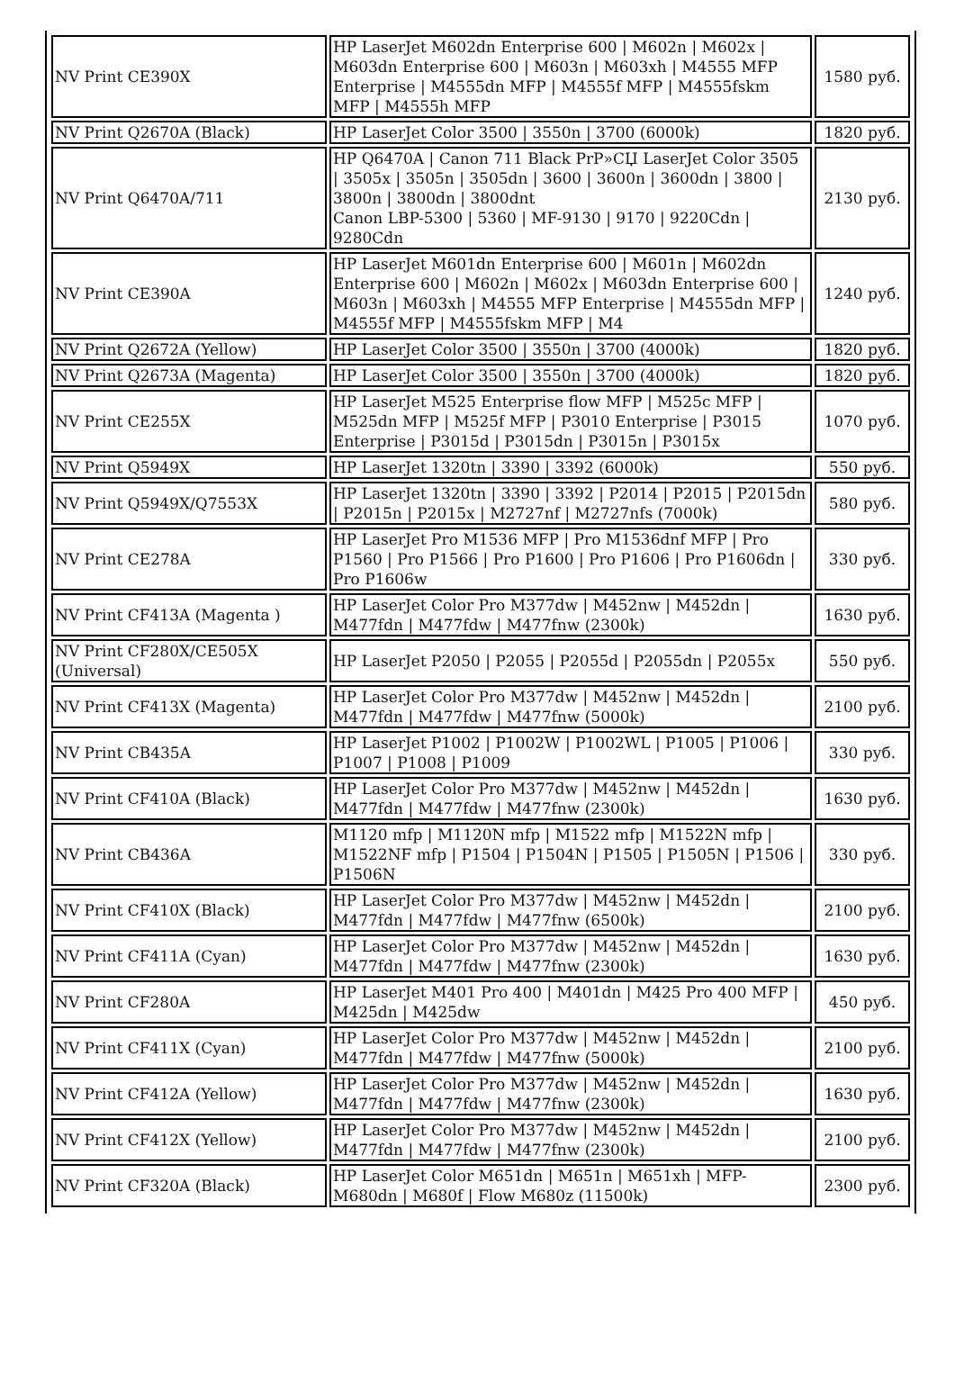| NV Print CE390X | HP LaserJet M602dn Enterprise 600 / M602n / M602x / M603dn Enterprise 600 / M603n / M603xh / M4555 MFP Enterprise / M4555dn MFP / M4555f MFP / M4555fskm MFP / M4555h MFP | 1580 руб. |
| NV Print Q2670A (Black) | HP LaserJet Color 3500 / 3550n / 3700 (6000k) | 1820 руб. |
| NV Print Q6470A/711 | HP Q6470A / Canon 711 Black PrP»CЏ LaserJet Color 3505 / 3505x / 3505n / 3505dn / 3600 / 3600n / 3600dn / 3800 / 3800n / 3800dn / 3800dnt Canon LBP-5300 / 5360 / MF-9130 / 9170 / 9220Cdn / 9280Cdn | 2130 руб. |
| NV Print CE390A | HP LaserJet M601dn Enterprise 600 / M601n / M602dn Enterprise 600 / M602n / M602x / M603dn Enterprise 600 / M603n / M603xh / M4555 MFP Enterprise / M4555dn MFP / M4555f MFP / M4555fskm MFP / M4 | 1240 руб. |
| NV Print Q2672A (Yellow) | HP LaserJet Color 3500 / 3550n / 3700 (4000k) | 1820 руб. |
| NV Print Q2673A (Magenta) | HP LaserJet Color 3500 / 3550n / 3700 (4000k) | 1820 руб. |
| NV Print CE255X | HP LaserJet M525 Enterprise flow MFP / M525c MFP / M525dn MFP / M525f MFP / P3010 Enterprise / P3015 Enterprise / P3015d / P3015dn / P3015n / P3015x | 1070 руб. |
| NV Print Q5949X | HP LaserJet 1320tn / 3390 / 3392 (6000k) | 550 руб. |
| NV Print Q5949X/Q7553X | HP LaserJet 1320tn / 3390 / 3392 / P2014 / P2015 / P2015dn / P2015n / P2015x / M2727nf / M2727nfs (7000k) | 580 руб. |
| NV Print CE278A | HP LaserJet Pro M1536 MFP / Pro M1536dnf MFP / Pro P1560 / Pro P1566 / Pro P1600 / Pro P1606 / Pro P1606dn / Pro P1606w | 330 руб. |
| NV Print CF413A (Magenta ) | HP LaserJet Color Pro M377dw / M452nw / M452dn / M477fdn / M477fdw / M477fnw (2300k) | 1630 руб. |
| NV Print CF280X/CE505X (Universal) | HP LaserJet P2050 / P2055 / P2055d / P2055dn / P2055x | 550 руб. |
| NV Print CF413X (Magenta) | HP LaserJet Color Pro M377dw / M452nw / M452dn / M477fdn / M477fdw / M477fnw (5000k) | 2100 руб. |
| NV Print CB435A | HP LaserJet P1002 / P1002W / P1002WL / P1005 / P1006 / P1007 / P1008 / P1009 | 330 руб. |
| NV Print CF410A (Black) | HP LaserJet Color Pro M377dw / M452nw / M452dn / M477fdn / M477fdw / M477fnw (2300k) | 1630 руб. |
| NV Print CB436A | M1120 mfp / M1120N mfp / M1522 mfp / M1522N mfp / M1522NF mfp / P1504 / P1504N / P1505 / P1505N / P1506 / P1506N | 330 руб. |
| NV Print CF410X (Black) | HP LaserJet Color Pro M377dw / M452nw / M452dn / M477fdn / M477fdw / M477fnw (6500k) | 2100 руб. |
| NV Print CF411A (Cyan) | HP LaserJet Color Pro M377dw / M452nw / M452dn / M477fdn / M477fdw / M477fnw (2300k) | 1630 руб. |
| NV Print CF280A | HP LaserJet M401 Pro 400 / M401dn / M425 Pro 400 MFP / M425dn / M425dw | 450 руб. |
| NV Print CF411X (Cyan) | HP LaserJet Color Pro M377dw / M452nw / M452dn / M477fdn / M477fdw / M477fnw (5000k) | 2100 руб. |
| NV Print CF412A (Yellow) | HP LaserJet Color Pro M377dw / M452nw / M452dn / M477fdn / M477fdw / M477fnw (2300k) | 1630 руб. |
| NV Print CF412X (Yellow) | HP LaserJet Color Pro M377dw / M452nw / M452dn / M477fdn / M477fdw / M477fnw (2300k) | 2100 руб. |
| NV Print CF320A (Black) | HP LaserJet Color M651dn / M651n / M651xh / MFP-M680dn / M680f / Flow M680z (11500k) | 2300 руб. |